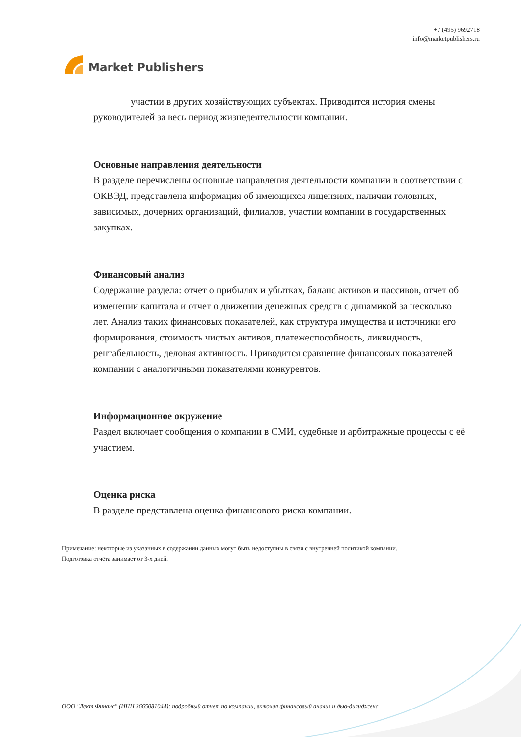Market Publishers
+7 (495) 9692718
info@marketpublishers.ru
участии в других хозяйствующих субъектах. Приводится история смены руководителей за весь период жизнедеятельности компании.
Основные направления деятельности
В разделе перечислены основные направления деятельности компании в соответствии с ОКВЭД, представлена информация об имеющихся лицензиях, наличии головных, зависимых, дочерних организаций, филиалов, участии компании в государственных закупках.
Финансовый анализ
Содержание раздела: отчет о прибылях и убытках, баланс активов и пассивов, отчет об изменении капитала и отчет о движении денежных средств с динамикой за несколько лет. Анализ таких финансовых показателей, как структура имущества и источники его формирования, стоимость чистых активов, платежеспособность, ликвидность, рентабельность, деловая активность. Приводится сравнение финансовых показателей компании с аналогичными показателями конкурентов.
Информационное окружение
Раздел включает сообщения о компании в СМИ, судебные и арбитражные процессы с её участием.
Оценка риска
В разделе представлена оценка финансового риска компании.
Примечание: некоторые из указанных в содержании данных могут быть недоступны в связи с внутренней политикой компании.
Подготовка отчёта занимает от 3-х дней.
ООО "Лект Финанс" (ИНН 3665081044): подробный отчет по компании, включая финансовый анализ и дью-дилидженс